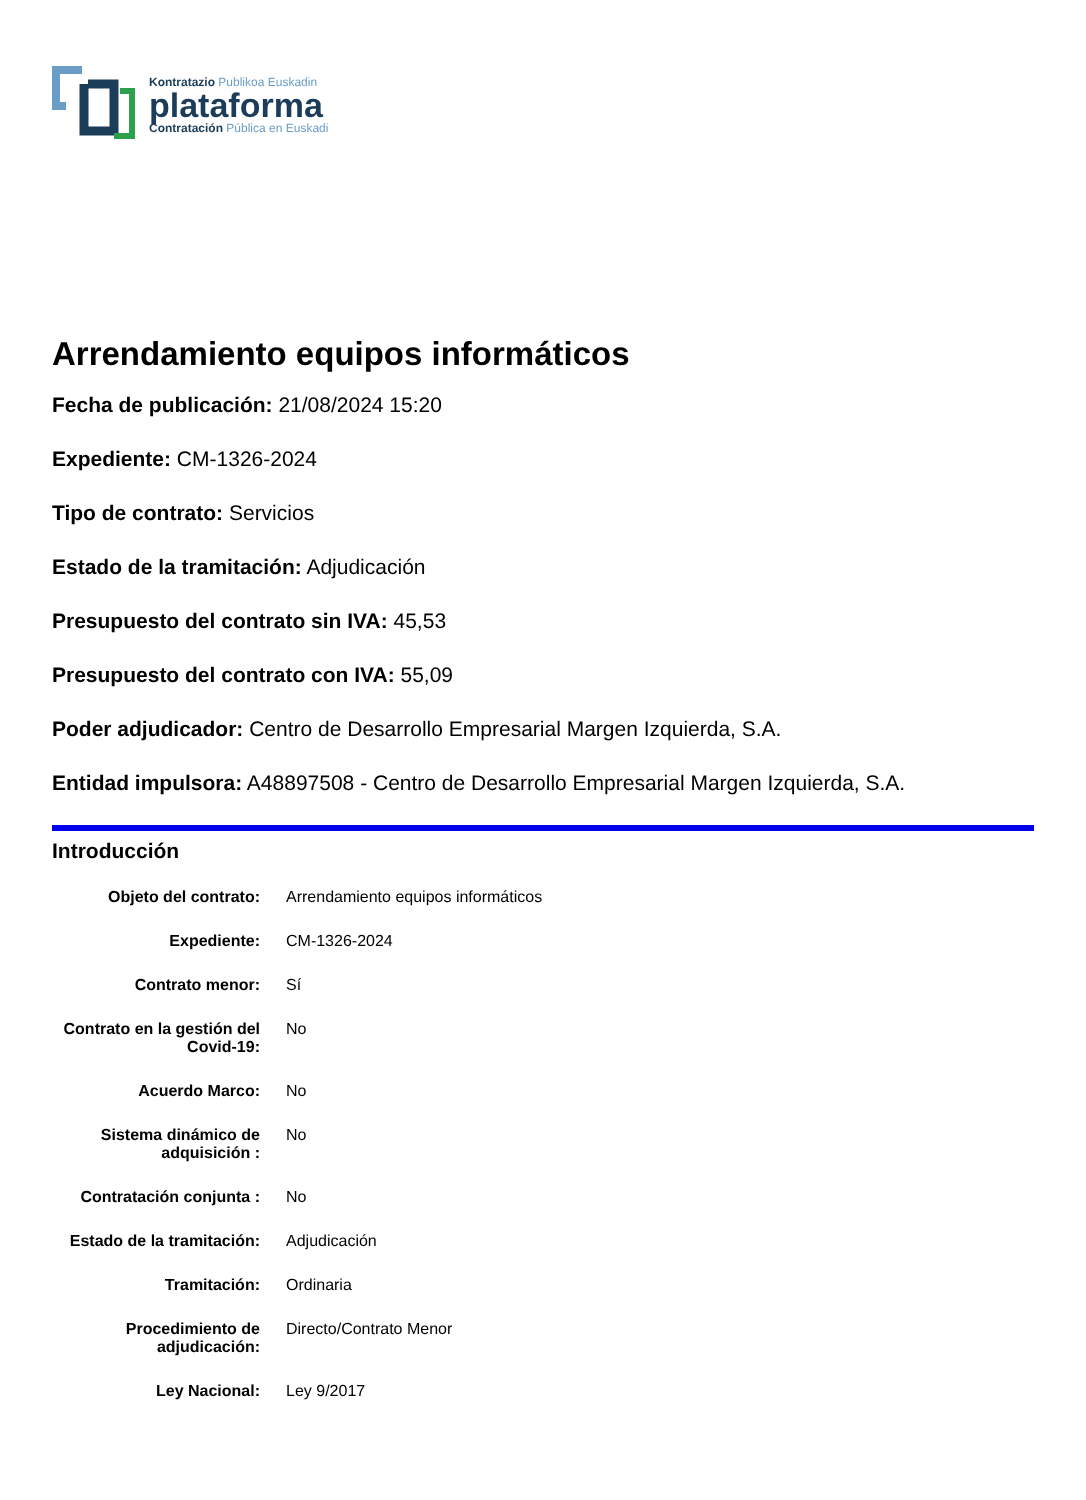Kontratazio Publikoa Euskadin
plataforma
Contratación Pública en Euskadi
Arrendamiento equipos informáticos
Fecha de publicación: 21/08/2024 15:20
Expediente: CM-1326-2024
Tipo de contrato: Servicios
Estado de la tramitación: Adjudicación
Presupuesto del contrato sin IVA: 45,53
Presupuesto del contrato con IVA: 55,09
Poder adjudicador: Centro de Desarrollo Empresarial Margen Izquierda, S.A.
Entidad impulsora: A48897508 - Centro de Desarrollo Empresarial Margen Izquierda, S.A.
Introducción
| Objeto del contrato: | Arrendamiento equipos informáticos |
| Expediente: | CM-1326-2024 |
| Contrato menor: | Sí |
| Contrato en la gestión del Covid-19: | No |
| Acuerdo Marco: | No |
| Sistema dinámico de adquisición : | No |
| Contratación conjunta : | No |
| Estado de la tramitación: | Adjudicación |
| Tramitación: | Ordinaria |
| Procedimiento de adjudicación: | Directo/Contrato Menor |
| Ley Nacional: | Ley 9/2017 |